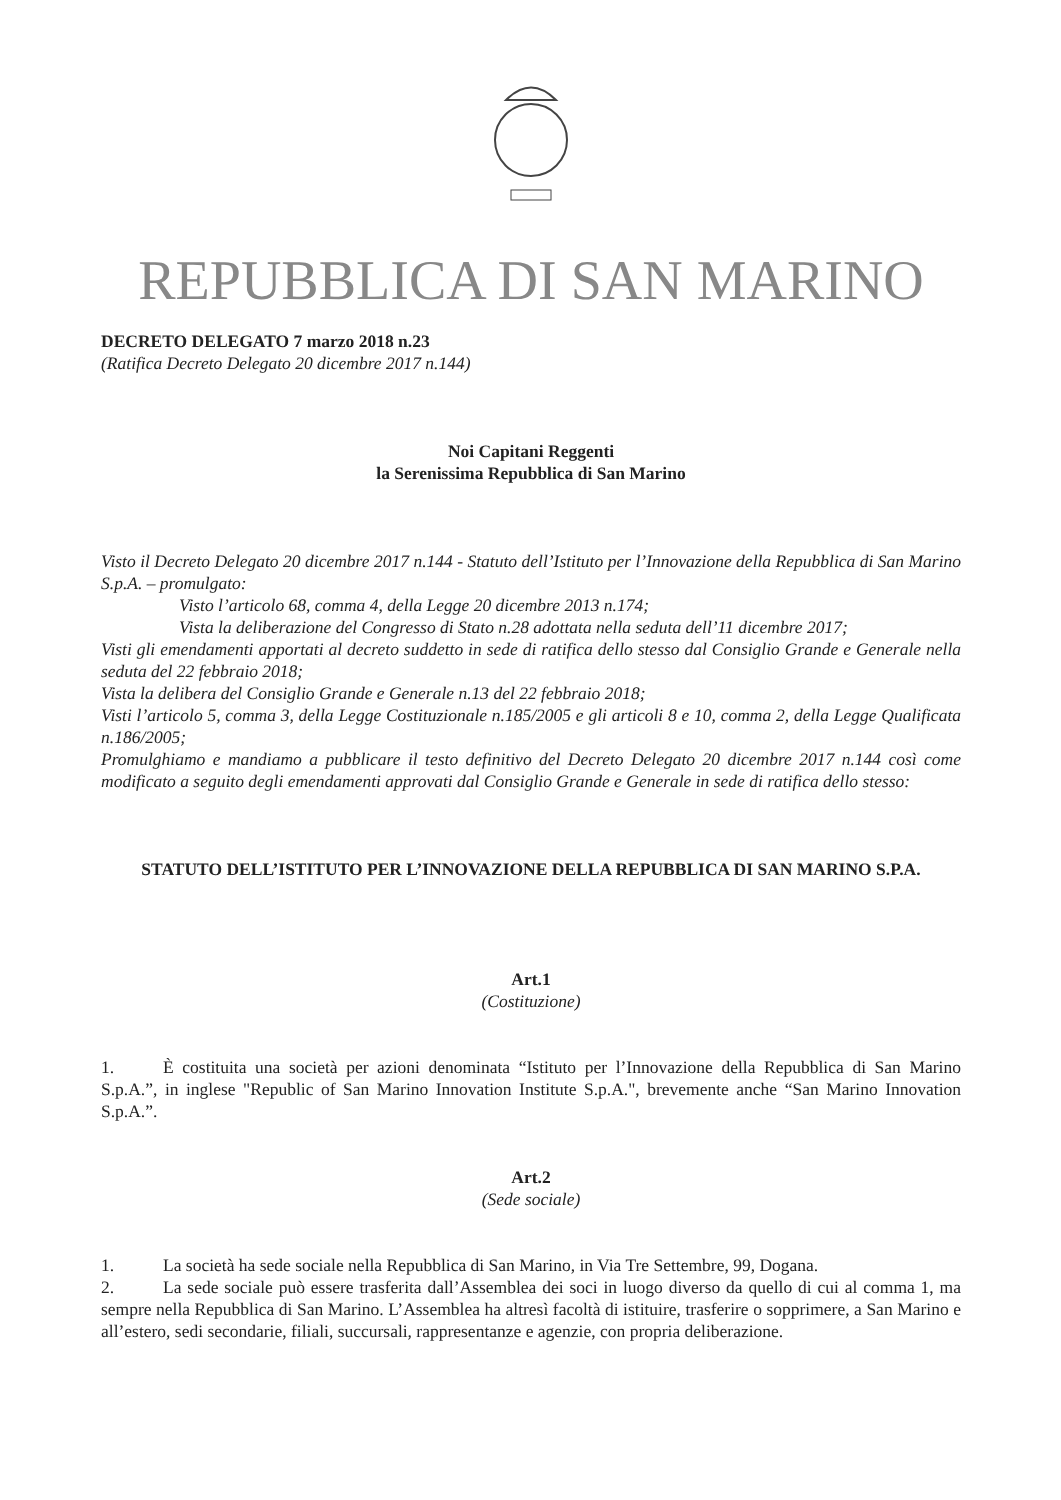REPUBBLICA DI SAN MARINO
DECRETO DELEGATO 7 marzo 2018 n.23
(Ratifica Decreto Delegato 20 dicembre 2017 n.144)
Noi Capitani Reggenti
la Serenissima Repubblica di San Marino
Visto il Decreto Delegato 20 dicembre 2017 n.144 - Statuto dell’Istituto per l’Innovazione della Repubblica di San Marino S.p.A. – promulgato:
Visto l’articolo 68, comma 4, della Legge 20 dicembre 2013 n.174;
Vista la deliberazione del Congresso di Stato n.28 adottata nella seduta dell’11 dicembre 2017;
Visti gli emendamenti apportati al decreto suddetto in sede di ratifica dello stesso dal Consiglio Grande e Generale nella seduta del 22 febbraio 2018;
Vista la delibera del Consiglio Grande e Generale n.13 del 22 febbraio 2018;
Visti l’articolo 5, comma 3, della Legge Costituzionale n.185/2005 e gli articoli 8 e 10, comma 2, della Legge Qualificata n.186/2005;
Promulghiamo e mandiamo a pubblicare il testo definitivo del Decreto Delegato 20 dicembre 2017 n.144 così come modificato a seguito degli emendamenti approvati dal Consiglio Grande e Generale in sede di ratifica dello stesso:
STATUTO DELL’ISTITUTO PER L’INNOVAZIONE DELLA REPUBBLICA DI SAN MARINO S.P.A.
Art.1
(Costituzione)
1. È costituita una società per azioni denominata “Istituto per l’Innovazione della Repubblica di San Marino S.p.A.”, in inglese "Republic of San Marino Innovation Institute S.p.A.", brevemente anche “San Marino Innovation S.p.A.”.
Art.2
(Sede sociale)
1. La società ha sede sociale nella Repubblica di San Marino, in Via Tre Settembre, 99, Dogana.
2. La sede sociale può essere trasferita dall’Assemblea dei soci in luogo diverso da quello di cui al comma 1, ma sempre nella Repubblica di San Marino. L’Assemblea ha altresì facoltà di istituire, trasferire o sopprimere, a San Marino e all’estero, sedi secondarie, filiali, succursali, rappresentanze e agenzie, con propria deliberazione.